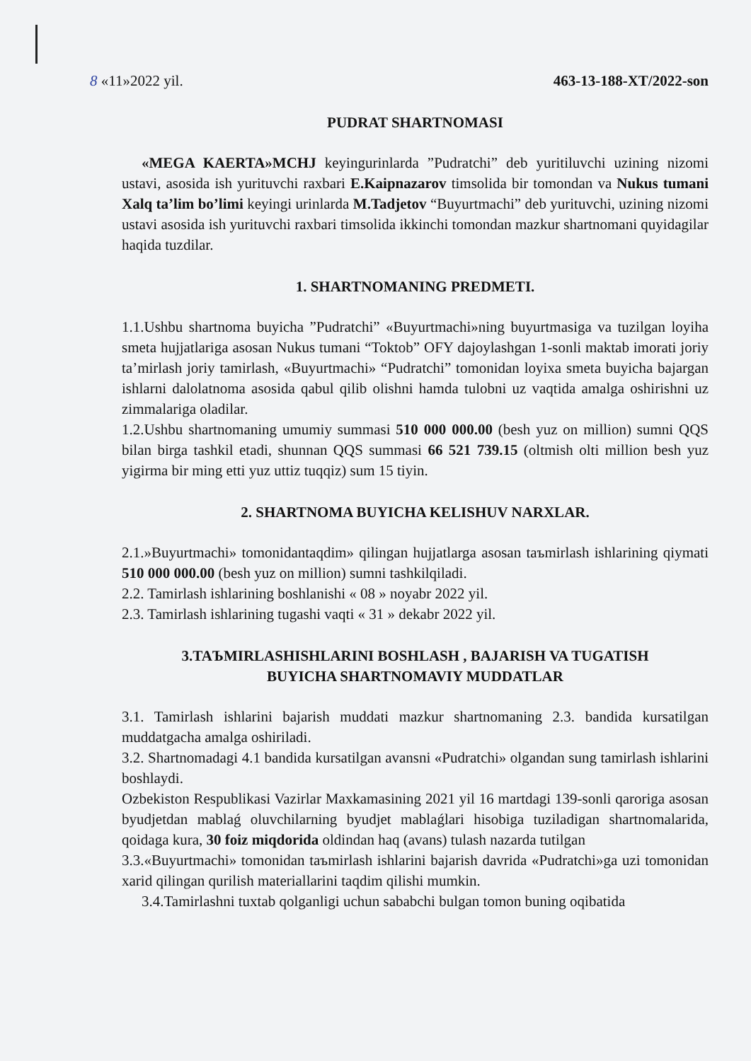8 «11»2022 yil. 463-13-188-XT/2022-son
PUDRAT SHARTNOMASI
«MEGA KAERTA»MCHJ keyingurinlarda ”Pudratchi” deb yuritiluvchi uzining nizomi ustavi, asosida ish yurituvchi raxbari E.Kaipnazarov timsolida bir tomondan va Nukus tumani Xalq ta’lim bo’limi keyingi urinlarda M.Tadjetov “Buyurtmachi” deb yurituvchi, uzining nizomi ustavi asosida ish yurituvchi raxbari timsolida ikkinchi tomondan mazkur shartnomani quyidagilar haqida tuzdilar.
1. SHARTNOMANING PREDMETI.
1.1.Ushbu shartnoma buyicha ”Pudratchi” «Buyurtmachi»ning buyurtmasiga va tuzilgan loyiha smeta hujjatlariga asosan Nukus tumani “Toktob” OFY dajoylashgan 1-sonli maktab imorati joriy ta’mirlash joriy tamirlash, «Buyurtmachi» “Pudratchi” tomonidan loyixa smeta buyicha bajargan ishlarni dalolatnoma asosida qabul qilib olishni hamda tulobni uz vaqtida amalga oshirishni uz zimmalariga oladilar.
1.2.Ushbu shartnomaning umumiy summasi 510 000 000.00 (besh yuz on million) sumni QQS bilan birga tashkil etadi, shunnan QQS summasi 66 521 739.15 (oltmish olti million besh yuz yigirma bir ming etti yuz uttiz tuqqiz) sum 15 tiyin.
2. SHARTNOMA BUYICHA KELISHUV NARXLAR.
2.1.»Buyurtmachi» tomonidantaqdim» qilingan hujjatlarga asosan taъmirlash ishlarining qiymati 510 000 000.00 (besh yuz on million) sumni tashkilqiladi.
2.2. Tamirlash ishlarining boshlanishi « 08 » noyabr 2022 yil.
2.3. Tamirlash ishlarining tugashi vaqti « 31 » dekabr 2022 yil.
3.TAЪMIRLASHISHLARINI BOSHLASH , BAJARISH VA TUGATISH
BUYICHA SHARTNOMAVIY MUDDATLAR
3.1. Tamirlash ishlarini bajarish muddati mazkur shartnomaning 2.3. bandida kursatilgan muddatgacha amalga oshiriladi.
3.2. Shartnomadagi 4.1 bandida kursatilgan avansni «Pudratchi» olgandan sung tamirlash ishlarini boshlaydi.
Ozbekiston Respublikasi Vazirlar Maxkamasining 2021 yil 16 martdagi 139-sonli qaroriga asosan byudjetdan mablaǵ oluvchilarning byudjet mablaǵlari hisobiga tuziladigan shartnomalarida, qoidaga kura, 30 foiz miqdorida oldindan haq (avans) tulash nazarda tutilgan
3.3.«Buyurtmachi» tomonidan taъmirlash ishlarini bajarish davrida «Pudratchi»ga uzi tomonidan xarid qilingan qurilish materiallarini taqdim qilishi mumkin.
3.4.Tamirlashni tuxtab qolganligi uchun sababchi bulgan tomon buning oqibatida